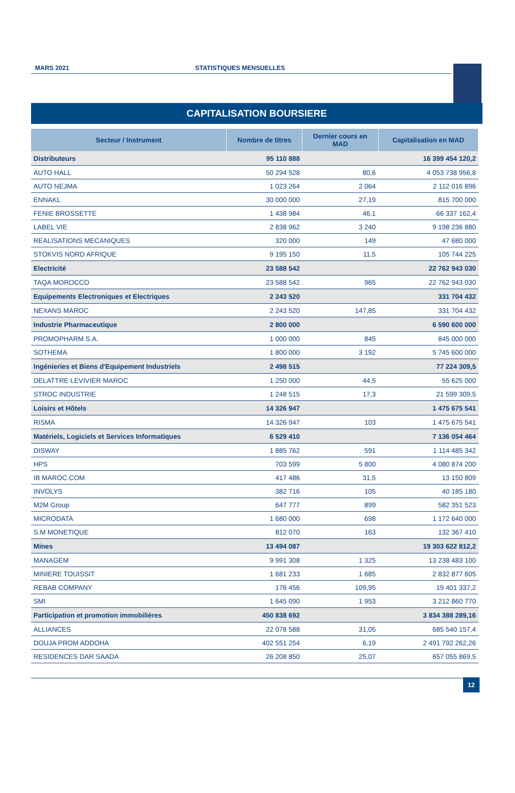MARS 2021
STATISTIQUES MENSUELLES
CAPITALISATION BOURSIERE
| Secteur / Instrument | Nombre de titres | Dernier cours en MAD | Capitalisation en MAD |
| --- | --- | --- | --- |
| Distributeurs | 95 110 888 | | 16 399 454 120,2 |
| AUTO HALL | 50 294 528 | 80,6 | 4 053 738 956,8 |
| AUTO NEJMA | 1 023 264 | 2 064 | 2 112 016 896 |
| ENNAKL | 30 000 000 | 27,19 | 815 700 000 |
| FENIE BROSSETTE | 1 438 984 | 46,1 | 66 337 162,4 |
| LABEL VIE | 2 838 962 | 3 240 | 9 198 236 880 |
| REALISATIONS MECANIQUES | 320 000 | 149 | 47 680 000 |
| STOKVIS NORD AFRIQUE | 9 195 150 | 11,5 | 105 744 225 |
| Electricité | 23 588 542 | | 22 762 943 030 |
| TAQA MOROCCO | 23 588 542 | 965 | 22 762 943 030 |
| Equipements Electroniques et Electriques | 2 243 520 | | 331 704 432 |
| NEXANS MAROC | 2 243 520 | 147,85 | 331 704 432 |
| Industrie Pharmaceutique | 2 800 000 | | 6 590 600 000 |
| PROMOPHARM S.A. | 1 000 000 | 845 | 845 000 000 |
| SOTHEMA | 1 800 000 | 3 192 | 5 745 600 000 |
| Ingénieries et Biens d'Equipement Industriels | 2 498 515 | | 77 224 309,5 |
| DELATTRE LEVIVIER MAROC | 1 250 000 | 44,5 | 55 625 000 |
| STROC INDUSTRIE | 1 248 515 | 17,3 | 21 599 309,5 |
| Loisirs et Hôtels | 14 326 947 | | 1 475 675 541 |
| RISMA | 14 326 947 | 103 | 1 475 675 541 |
| Matériels, Logiciels et Services Informatiques | 6 529 410 | | 7 136 054 464 |
| DISWAY | 1 885 762 | 591 | 1 114 485 342 |
| HPS | 703 599 | 5 800 | 4 080 874 200 |
| IB MAROC.COM | 417 486 | 31,5 | 13 150 809 |
| INVOLYS | 382 716 | 105 | 40 185 180 |
| M2M Group | 647 777 | 899 | 582 351 523 |
| MICRODATA | 1 680 000 | 698 | 1 172 640 000 |
| S.M MONETIQUE | 812 070 | 163 | 132 367 410 |
| Mines | 13 494 087 | | 19 303 622 812,2 |
| MANAGEM | 9 991 308 | 1 325 | 13 238 483 100 |
| MINIERE TOUISSIT | 1 681 233 | 1 685 | 2 832 877 605 |
| REBAB COMPANY | 176 456 | 109,95 | 19 401 337,2 |
| SMI | 1 645 090 | 1 953 | 3 212 860 770 |
| Participation et promotion immobilières | 450 838 692 | | 3 834 388 289,16 |
| ALLIANCES | 22 078 588 | 31,05 | 685 540 157,4 |
| DOUJA PROM ADDOHA | 402 551 254 | 6,19 | 2 491 792 262,26 |
| RESIDENCES DAR SAADA | 26 208 850 | 25,07 | 657 055 869,5 |
12